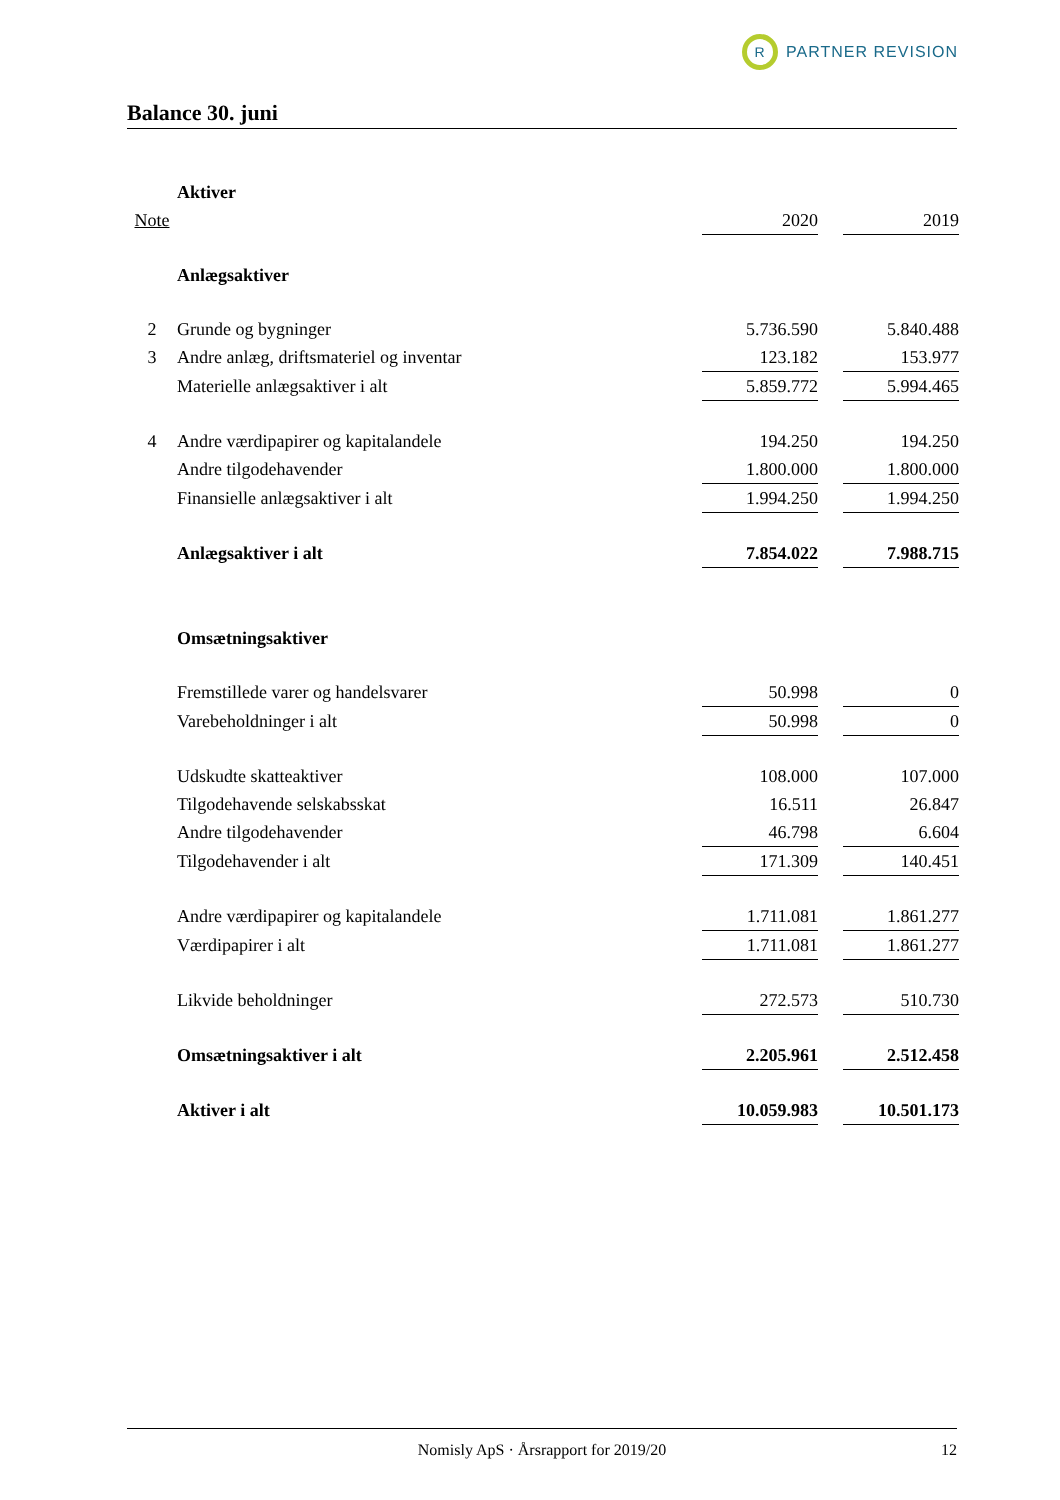R
PARTNER REVISION
Balance 30. juni
| | Aktiver | | | |
| Note | | 2020 | | 2019 |
| | Anlægsaktiver | | | |
| 2 | Grunde og bygninger | 5.736.590 | | 5.840.488 |
| 3 | Andre anlæg, driftsmateriel og inventar | 123.182 | | 153.977 |
| | Materielle anlægsaktiver i alt | 5.859.772 | | 5.994.465 |
| 4 | Andre værdipapirer og kapitalandele | 194.250 | | 194.250 |
| | Andre tilgodehavender | 1.800.000 | | 1.800.000 |
| | Finansielle anlægsaktiver i alt | 1.994.250 | | 1.994.250 |
| | Anlægsaktiver i alt | 7.854.022 | | 7.988.715 |
| | Omsætningsaktiver | | | |
| | Fremstillede varer og handelsvarer | 50.998 | | 0 |
| | Varebeholdninger i alt | 50.998 | | 0 |
| | Udskudte skatteaktiver | 108.000 | | 107.000 |
| | Tilgodehavende selskabsskat | 16.511 | | 26.847 |
| | Andre tilgodehavender | 46.798 | | 6.604 |
| | Tilgodehavender i alt | 171.309 | | 140.451 |
| | Andre værdipapirer og kapitalandele | 1.711.081 | | 1.861.277 |
| | Værdipapirer i alt | 1.711.081 | | 1.861.277 |
| | Likvide beholdninger | 272.573 | | 510.730 |
| | Omsætningsaktiver i alt | 2.205.961 | | 2.512.458 |
| | Aktiver i alt | 10.059.983 | | 10.501.173 |
Nomisly ApS · Årsrapport for 2019/20 12